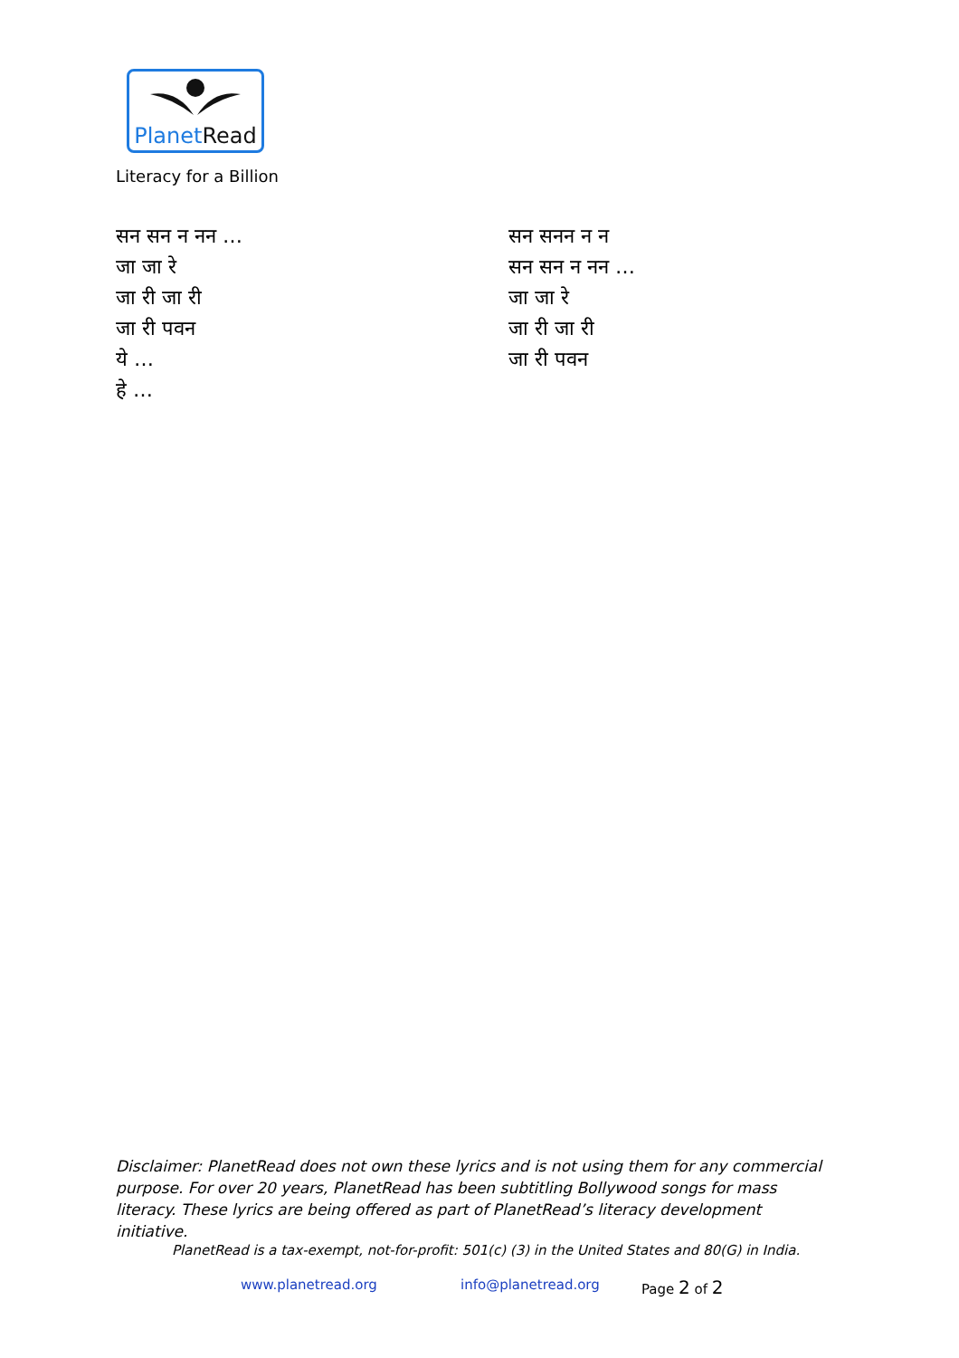PlanetRead
Literacy for a Billion
सन सन न नन …
जा जा रे
जा री जा री
जा री पवन
ये …
हे …
सन सनन न न
सन सन न नन …
जा जा रे
जा री जा री
जा री पवन
Disclaimer: PlanetRead does not own these lyrics and is not using them for any commercial purpose. For over 20 years, PlanetRead has been subtitling Bollywood songs for mass literacy. These lyrics are being offered as part of PlanetRead’s literacy development initiative.
PlanetRead is a tax-exempt, not-for-profit: 501(c) (3) in the United States and 80(G) in India.
www.planetread.org info@planetread.org Page 2 of 2